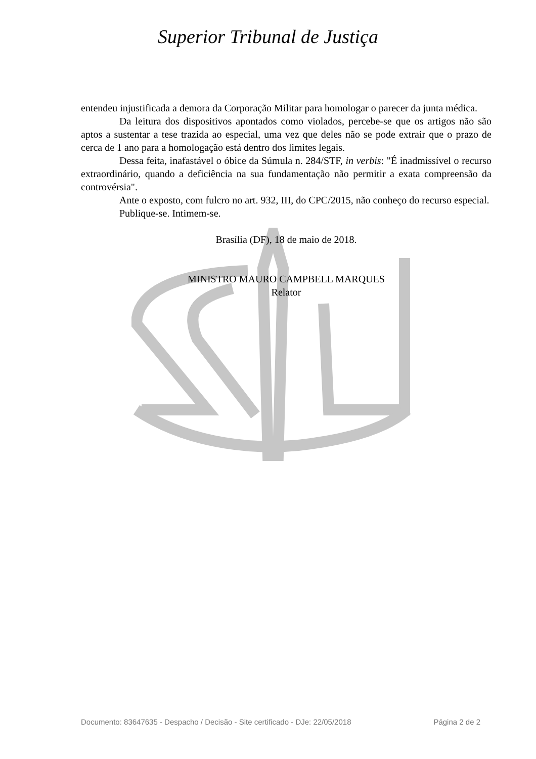Superior Tribunal de Justiça
entendeu injustificada a demora da Corporação Militar para homologar o parecer da junta médica.
Da leitura dos dispositivos apontados como violados, percebe-se que os artigos não são aptos a sustentar a tese trazida ao especial, uma vez que deles não se pode extrair que o prazo de cerca de 1 ano para a homologação está dentro dos limites legais.
Dessa feita, inafastável o óbice da Súmula n. 284/STF, in verbis: "É inadmissível o recurso extraordinário, quando a deficiência na sua fundamentação não permitir a exata compreensão da controvérsia".
Ante o exposto, com fulcro no art. 932, III, do CPC/2015, não conheço do recurso especial.
Publique-se. Intimem-se.
Brasília (DF), 18 de maio de 2018.
MINISTRO MAURO CAMPBELL MARQUES
Relator
Documento: 83647635 - Despacho / Decisão - Site certificado - DJe: 22/05/2018 Página 2 de 2